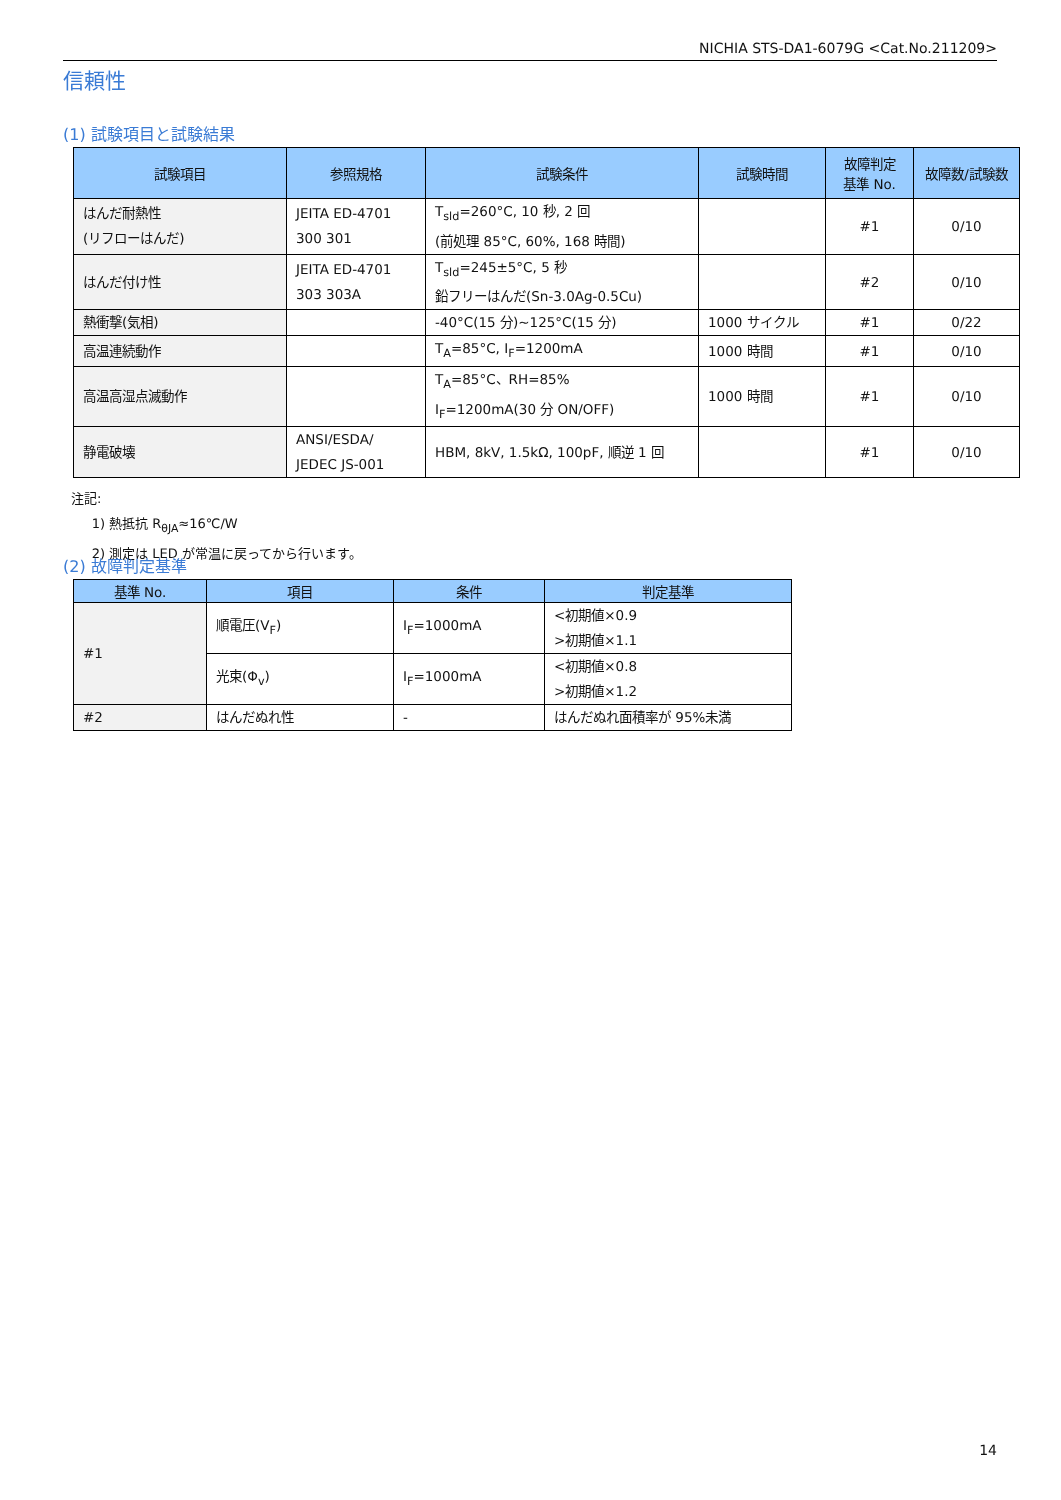NICHIA STS-DA1-6079G <Cat.No.211209>
信頼性
(1) 試験項目と試験結果
| 試験項目 | 参照規格 | 試験条件 | 試験時間 | 故障判定 基準 No. | 故障数/試験数 |
| --- | --- | --- | --- | --- | --- |
| はんだ耐熱性 (リフローはんだ) | JEITA ED-4701 300 301 | T<sub>sld</sub>=260°C, 10 秒, 2 回 (前処理 85°C, 60%, 168 時間) | | #1 | 0/10 |
| はんだ付け性 | JEITA ED-4701 303 303A | T<sub>sld</sub>=245±5°C, 5 秒 鉛フリーはんだ(Sn-3.0Ag-0.5Cu) | | #2 | 0/10 |
| 熱衝撃(気相) | | -40°C(15 分)~125°C(15 分) | 1000 サイクル | #1 | 0/22 |
| 高温連続動作 | | T<sub>A</sub>=85°C, I<sub>F</sub>=1200mA | 1000 時間 | #1 | 0/10 |
| 高温高湿点滅動作 | | T<sub>A</sub>=85°C、RH=85% I<sub>F</sub>=1200mA(30 分 ON/OFF) | 1000 時間 | #1 | 0/10 |
| 静電破壊 | ANSI/ESDA/ JEDEC JS-001 | HBM, 8kV, 1.5kΩ, 100pF, 順逆 1 回 | | #1 | 0/10 |
注記:
1) 熱抵抗 R<sub>θJA</sub>≈16℃/W
2) 測定は LED が常温に戻ってから行います。
(2) 故障判定基準
| 基準 No. | 項目 | 条件 | 判定基準 |
| --- | --- | --- | --- |
| #1 | 順電圧(V<sub>F</sub>) | I<sub>F</sub>=1000mA | <初期値×0.9 >初期値×1.1 |
| | 光束(Φ<sub>v</sub>) | I<sub>F</sub>=1000mA | <初期値×0.8 >初期値×1.2 |
| #2 | はんだぬれ性 | - | はんだぬれ面積率が 95%未満 |
14